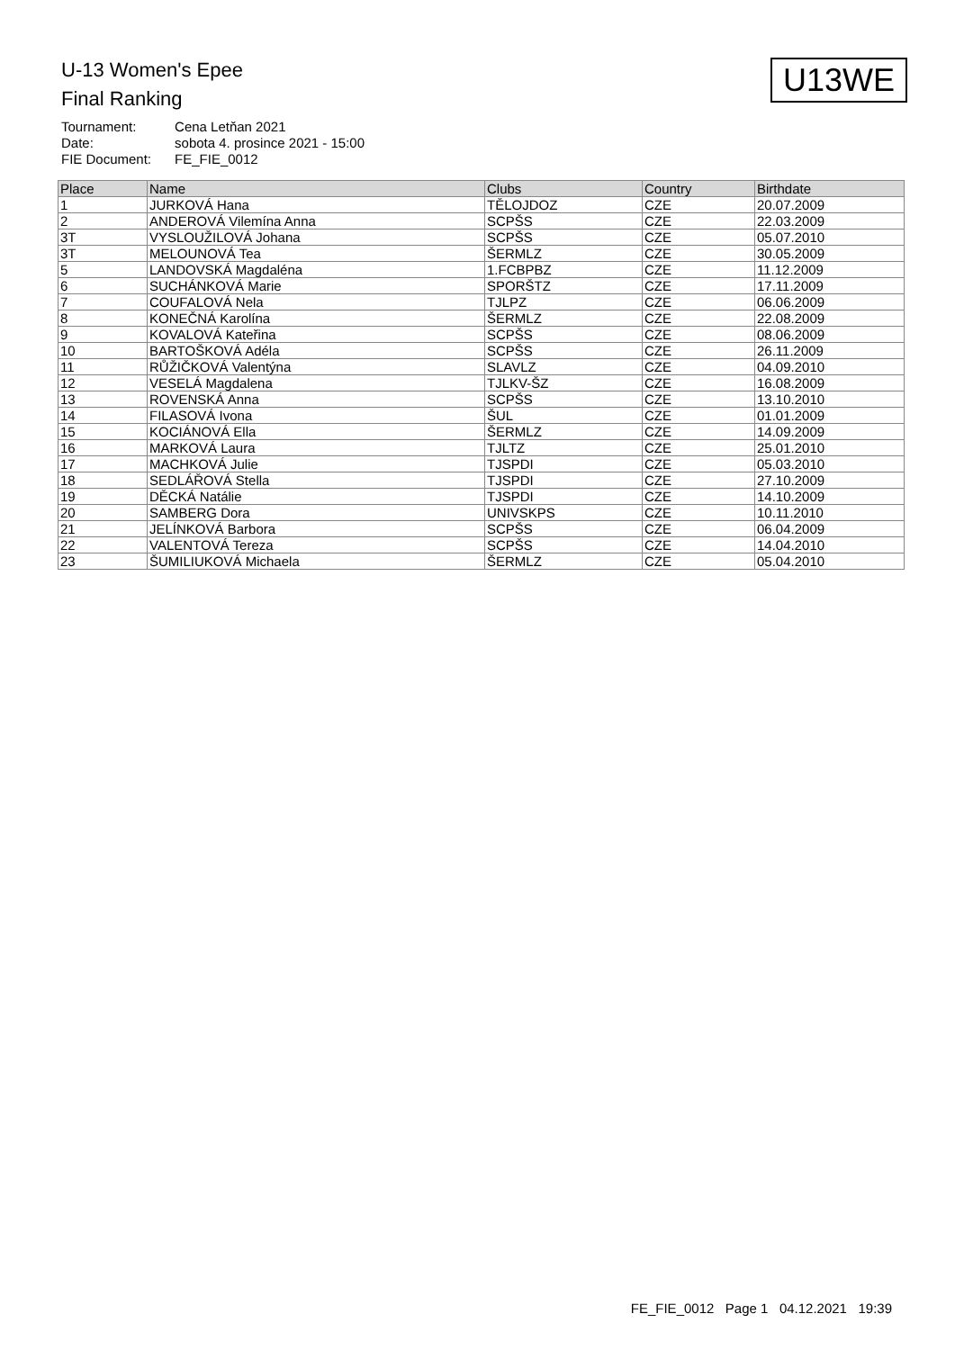U13WE
U-13 Women's Epee
Final Ranking
| Tournament: | Cena Letňan 2021 |
| Date: | sobota 4. prosince 2021 - 15:00 |
| FIE Document: | FE_FIE_0012 |
| Place | Name | Clubs | Country | Birthdate |
| --- | --- | --- | --- | --- |
| 1 | JURKOVÁ Hana | TĚLOJDOZ | CZE | 20.07.2009 |
| 2 | ANDEROVÁ Vilemína Anna | SCPŠS | CZE | 22.03.2009 |
| 3T | VYSLOUŽILOVÁ Johana | SCPŠS | CZE | 05.07.2010 |
| 3T | MELOUNOVÁ Tea | ŠERMLZ | CZE | 30.05.2009 |
| 5 | LANDOVSKÁ Magdaléna | 1.FCBPBZ | CZE | 11.12.2009 |
| 6 | SUCHÁNKOVÁ Marie | SPORŠTZ | CZE | 17.11.2009 |
| 7 | COUFALOVÁ Nela | TJLPZ | CZE | 06.06.2009 |
| 8 | KONEČNÁ Karolína | ŠERMLZ | CZE | 22.08.2009 |
| 9 | KOVALOVÁ Kateřina | SCPŠS | CZE | 08.06.2009 |
| 10 | BARTOŠKOVÁ Adéla | SCPŠS | CZE | 26.11.2009 |
| 11 | RŮŽIČKOVÁ Valentýna | SLAVLZ | CZE | 04.09.2010 |
| 12 | VESELÁ Magdalena | TJLKV-ŠZ | CZE | 16.08.2009 |
| 13 | ROVENSKÁ Anna | SCPŠS | CZE | 13.10.2010 |
| 14 | FILASOVÁ Ivona | ŠUL | CZE | 01.01.2009 |
| 15 | KOCIÁNOVÁ Ella | ŠERMLZ | CZE | 14.09.2009 |
| 16 | MARKOVÁ Laura | TJLTZ | CZE | 25.01.2010 |
| 17 | MACHKOVÁ Julie | TJSPDI | CZE | 05.03.2010 |
| 18 | SEDLÁŘOVÁ Stella | TJSPDI | CZE | 27.10.2009 |
| 19 | DĚCKÁ Natálie | TJSPDI | CZE | 14.10.2009 |
| 20 | SAMBERG Dora | UNIVSKPS | CZE | 10.11.2010 |
| 21 | JELÍNKOVÁ Barbora | SCPŠS | CZE | 06.04.2009 |
| 22 | VALENTOVÁ Tereza | SCPŠS | CZE | 14.04.2010 |
| 23 | ŠUMILIUKOVÁ Michaela | ŠERMLZ | CZE | 05.04.2010 |
FE_FIE_0012 Page 1 04.12.2021 19:39